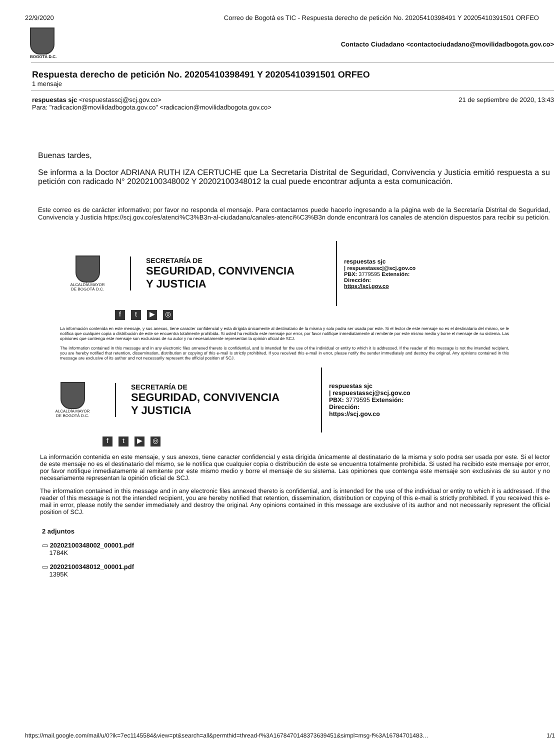22/9/2020 Correo de Bogotá es TIC - Respuesta derecho de petición No. 20205410398491 Y 20205410391501 ORFEO
BOGOTÁ D.C.
Contacto Ciudadano <contactociudadano@movilidadbogota.gov.co>
Respuesta derecho de petición No. 20205410398491 Y 20205410391501 ORFEO
1 mensaje
respuestas sjc <respuestasscj@scj.gov.co>
Para: "radicacion@movilidadbogota.gov.co" <radicacion@movilidadbogota.gov.co>
21 de septiembre de 2020, 13:43
Buenas tardes,
Se informa a la Doctor ADRIANA RUTH IZA CERTUCHE que La Secretaria Distrital de Seguridad, Convivencia y Justicia emitió respuesta a su petición con radicado N° 20202100348002 Y 20202100348012 la cual puede encontrar adjunta a esta comunicación.
Este correo es de carácter informativo; por favor no responda el mensaje. Para contactarnos puede hacerlo ingresando a la página web de la Secretaría Distrital de Seguridad, Convivencia y Justicia https://scj.gov.co/es/atenci%C3%B3n-al-ciudadano/canales-atenci%C3%B3n donde encontrará los canales de atención dispuestos para recibir su petición.
ALCALDÍA MAYOR
DE BOGOTÁ D.C.
SECRETARÍA DE
SEGURIDAD, CONVIVENCIA
Y JUSTICIA
respuestas sjc
| respuestasscj@scj.gov.co
PBX: 3779595 Extensión:
Dirección:
https://scj.gov.co
ft ▶ ◎
La información contenida en este mensaje, y sus anexos, tiene caracter confidencial y esta dirigida únicamente al destinatario de la misma y solo podra ser usada por este. Si el lector de este mensaje no es el destinatario del mismo, se le notifica que cualquier copia o distribución de este se encuentra totalmente prohibida. Si usted ha recibido este mensaje por error, por favor notifique inmediatamente al remitente por este mismo medio y borre el mensaje de su sistema. Las opiniones que contenga este mensaje son exclusivas de su autor y no necesariamente representan la opinión oficial de SCJ.
The information contained in this message and in any electronic files annexed thereto is confidential, and is intended for the use of the individual or entity to which it is addressed. If the reader of this message is not the intended recipient, you are hereby notified that retention, dissemination, distribution or copying of this e-mail is strictly prohibited. If you received this e-mail in error, please notify the sender immediately and destroy the original. Any opinions contained in this message are exclusive of its author and not necessarily represent the official position of SCJ.
ALCALDÍA MAYOR
DE BOGOTÁ D.C.
SECRETARÍA DE
SEGURIDAD, CONVIVENCIA
Y JUSTICIA
respuestas sjc
| respuestasscj@scj.gov.co
PBX: 3779595 Extensión:
Dirección:
https://scj.gov.co
ft ▶ ◎
La información contenida en este mensaje, y sus anexos, tiene caracter confidencial y esta dirigida únicamente al destinatario de la misma y solo podra ser usada por este. Si el lector de este mensaje no es el destinatario del mismo, se le notifica que cualquier copia o distribución de este se encuentra totalmente prohibida. Si usted ha recibido este mensaje por error, por favor notifique inmediatamente al remitente por este mismo medio y borre el mensaje de su sistema. Las opiniones que contenga este mensaje son exclusivas de su autor y no necesariamente representan la opinión oficial de SCJ.
The information contained in this message and in any electronic files annexed thereto is confidential, and is intended for the use of the individual or entity to which it is addressed. If the reader of this message is not the intended recipient, you are hereby notified that retention, dissemination, distribution or copying of this e-mail is strictly prohibited. If you received this e-mail in error, please notify the sender immediately and destroy the original. Any opinions contained in this message are exclusive of its author and not necessarily represent the official position of SCJ.
2 adjuntos
▭ 20202100348002_00001.pdf
1784K
▭ 20202100348012_00001.pdf
1395K
https://mail.google.com/mail/u/0?ik=7ec1145584&view=pt&search=all&permthid=thread-f%3A1678470148373639451&simpl=msg-f%3A16784701483… 1/1